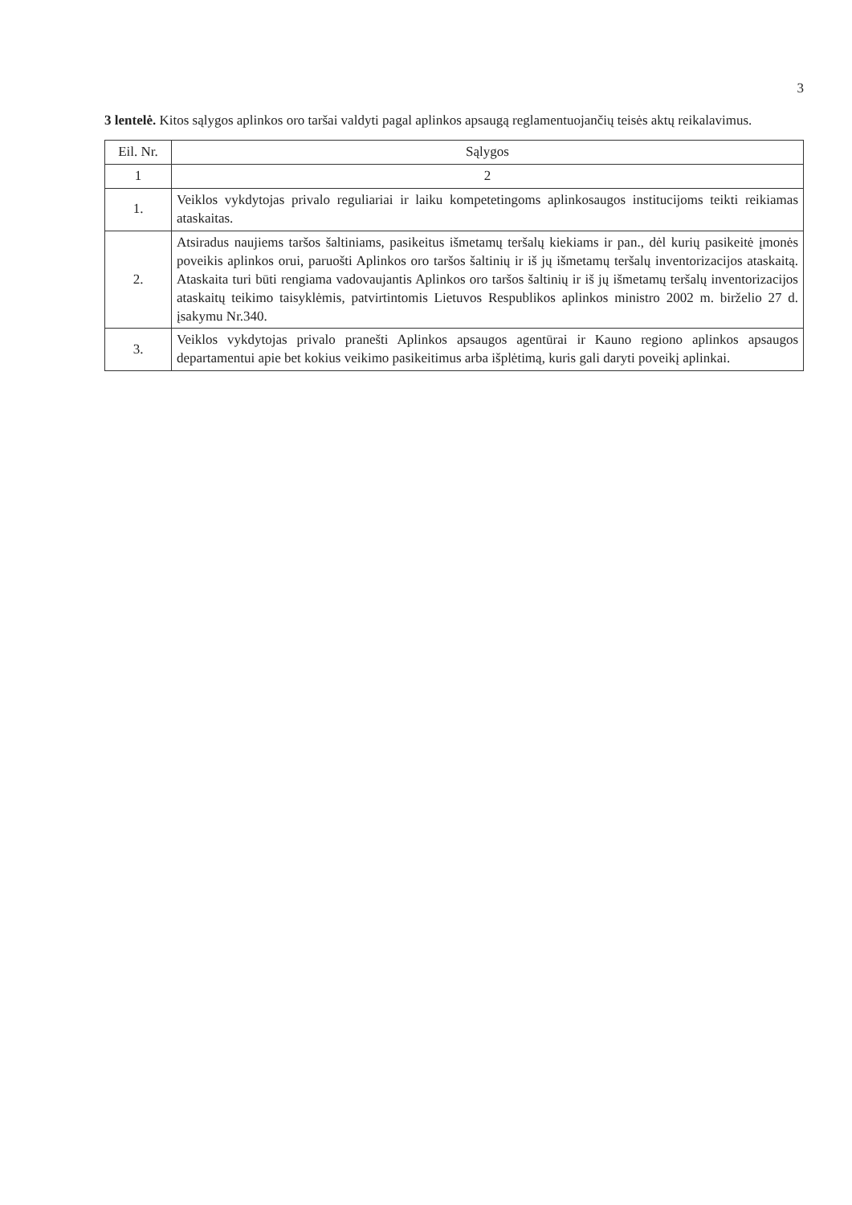3
3 lentelė. Kitos sąlygos aplinkos oro taršai valdyti pagal aplinkos apsaugą reglamentuojančių teisės aktų reikalavimus.
| Eil. Nr. | Sąlygos |
| --- | --- |
| 1 | 2 |
| 1. | Veiklos vykdytojas privalo reguliariai ir laiku kompetetingoms aplinkosaugos institucijoms teikti reikiamas ataskaitas. |
| 2. | Atsiradus naujiems taršos šaltiniams, pasikeitus išmetamų teršalų kiekiams ir pan., dėl kurių pasikeitė įmonės poveikis aplinkos orui, paruošti Aplinkos oro taršos šaltinių ir iš jų išmetamų teršalų inventorizacijos ataskaitą. Ataskaita turi būti rengiama vadovaujantis Aplinkos oro taršos šaltinių ir iš jų išmetamų teršalų inventorizacijos ataskaitų teikimo taisyklėmis, patvirtintomis Lietuvos Respublikos aplinkos ministro 2002 m. birželio 27 d. įsakymu Nr.340. |
| 3. | Veiklos vykdytojas privalo pranešti Aplinkos apsaugos agentūrai ir Kauno regiono aplinkos apsaugos departamentui apie bet kokius veikimo pasikeitimus arba išplėtimą, kuris gali daryti poveikį aplinkai. |